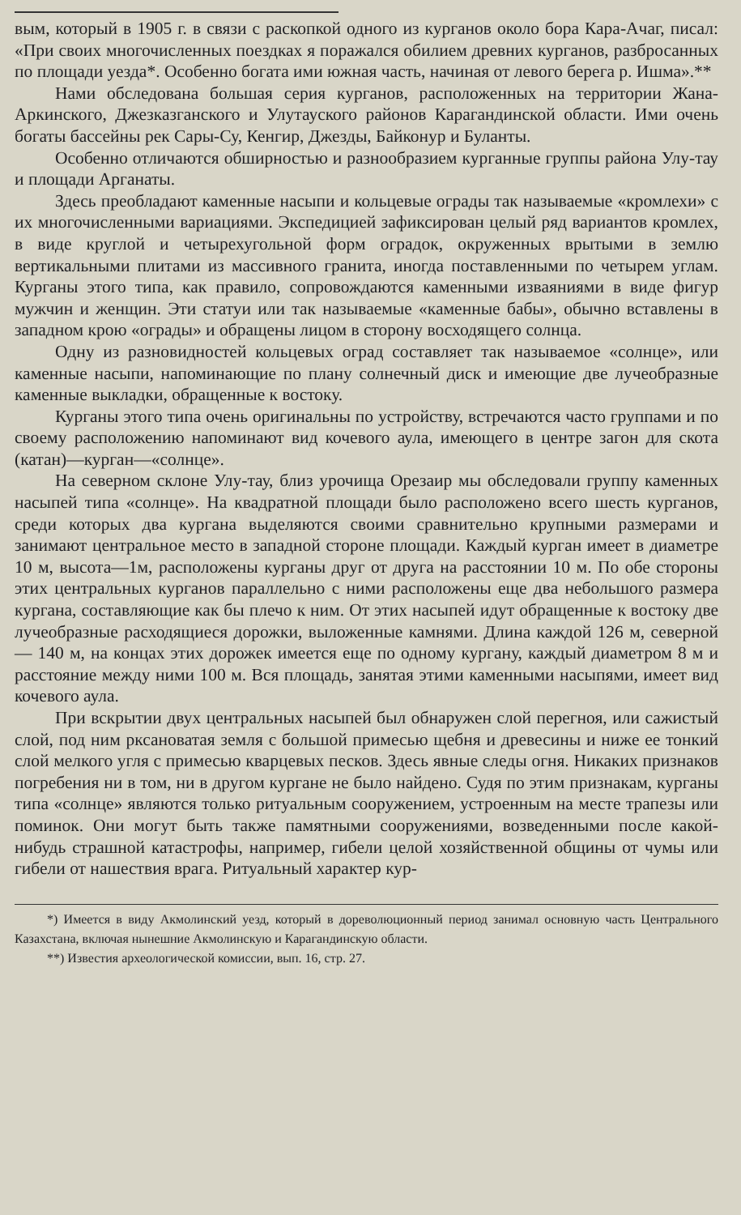вым, который в 1905 г. в связи с раскопкой одного из курганов около бора Кара-Ачаг, писал: «При своих многочисленных поездках я поражался обилием древних курганов, разбросанных по площади уезда*. Особенно богата ими южная часть, начиная от левого берега р. Ишма».**
Нами обследована большая серия курганов, расположенных на территории Жана-Аркинского, Джезказганского и Улутауского районов Карагандинской области. Ими очень богаты бассейны рек Сары-Су, Кенгир, Джезды, Байконур и Буланты.
Особенно отличаются обширностью и разнообразием курганные группы района Улу-тау и площади Арганаты.
Здесь преобладают каменные насыпи и кольцевые ограды так называемые «кромлехи» с их многочисленными вариациями. Экспедицией зафиксирован целый ряд вариантов кромлех, в виде круглой и четырехугольной форм оградок, окруженных врытыми в землю вертикальными плитами из массивного гранита, иногда поставленными по четырем углам. Курганы этого типа, как правило, сопровождаются каменными изваяниями в виде фигур мужчин и женщин. Эти статуи или так называемые «каменные бабы», обычно вставлены в западном крою «ограды» и обращены лицом в сторону восходящего солнца.
Одну из разновидностей кольцевых оград составляет так называемое «солнце», или каменные насыпи, напоминающие по плану солнечный диск и имеющие две лучеобразные каменные выкладки, обращенные к востоку.
Курганы этого типа очень оригинальны по устройству, встречаются часто группами и по своему расположению напоминают вид кочевого аула, имеющего в центре загон для скота (катан)—курган—«солнце».
На северном склоне Улу-тау, близ урочища Орезаир мы обследовали группу каменных насыпей типа «солнце». На квадратной площади было расположено всего шесть курганов, среди которых два кургана выделяются своими сравнительно крупными размерами и занимают центральное место в западной стороне площади. Каждый курган имеет в диаметре 10 м, высота—1м, расположены курганы друг от друга на расстоянии 10 м. По обе стороны этих центральных курганов параллельно с ними расположены еще два небольшого размера кургана, составляющие как бы плечо к ним. От этих насыпей идут обращенные к востоку две лучеобразные расходящиеся дорожки, выложенные камнями. Длина каждой 126 м, северной — 140 м, на концах этих дорожек имеется еще по одному кургану, каждый диаметром 8 м и расстояние между ними 100 м. Вся площадь, занятая этими каменными насыпями, имеет вид кочевого аула.
При вскрытии двух центральных насыпей был обнаружен слой перегноя, или сажистый слой, под ним рксановатая земля с большой примесью щебня и древесины и ниже ее тонкий слой мелкого угля с примесью кварцевых песков. Здесь явные следы огня. Никаких признаков погребения ни в том, ни в другом кургане не было найдено. Судя по этим признакам, курганы типа «солнце» являются только ритуальным сооружением, устроенным на месте трапезы или поминок. Они могут быть также памятными сооружениями, возведенными после какой-нибудь страшной катастрофы, например, гибели целой хозяйственной общины от чумы или гибели от нашествия врага. Ритуальный характер кур-
*) Имеется в виду Акмолинский уезд, который в дореволюционный период занимал основную часть Центрального Казахстана, включая нынешние Акмолинскую и Карагандинскую области.
**) Известия археологической комиссии, вып. 16, стр. 27.